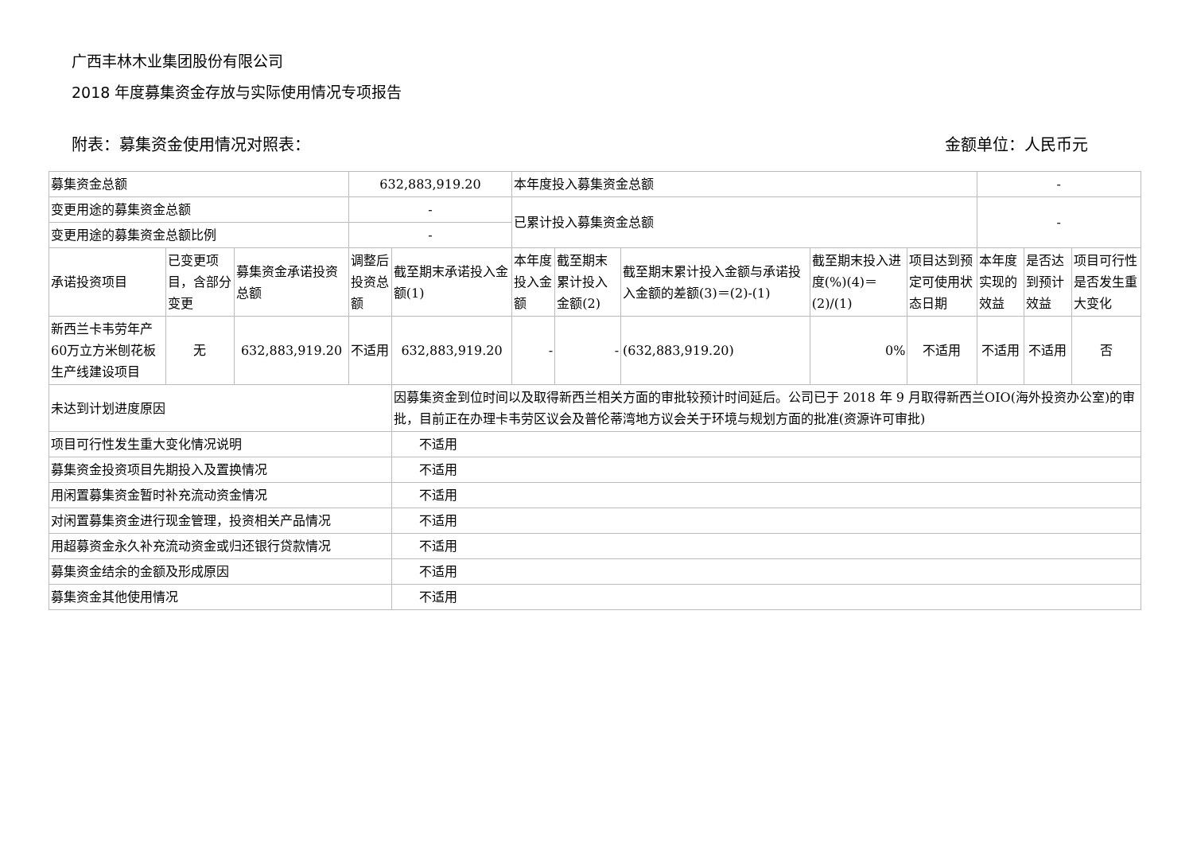广西丰林木业集团股份有限公司
2018 年度募集资金存放与实际使用情况专项报告
附表：募集资金使用情况对照表： 金额单位：人民币元
| 募集资金总额 | | | 632,883,919.20 | | 本年度投入募集资金总额 | | | | | - | | |
| 变更用途的募集资金总额 | | | - | | 已累计投入募集资金总额 | | | | | - | | |
| 变更用途的募集资金总额比例 | | | - | | | | | | | | | |
| 承诺投资项目 | 已变更项目，含部分变更 | 募集资金承诺投资总额 | 调整后投资总额 | 截至期末承诺投入金额(1) | 本年度投入金额 | 截至期末累计投入金额(2) | 截至期末累计投入金额与承诺投入金额的差额(3)＝(2)-(1) | 截至期末投入进度(%)(4)＝(2)/(1) | 项目达到预定可使用状态日期 | 本年度实现的效益 | 是否达到预计效益 | 项目可行性是否发生重大变化 |
| 新西兰卡韦劳年产60万立方米刨花板生产线建设项目 | 无 | 632,883,919.20 | 不适用 | 632,883,919.20 | - | - | (632,883,919.20) | 0% | 不适用 | 不适用 | 不适用 | 否 |
| 未达到计划进度原因 | | | | 因募集资金到位时间以及取得新西兰相关方面的审批较预计时间延后。公司已于 2018 年 9 月取得新西兰OIO(海外投资办公室)的审批，目前正在办理卡韦劳区议会及普伦蒂湾地方议会关于环境与规划方面的批准(资源许可审批) | | | | | | | | |
| 项目可行性发生重大变化情况说明 | | | | 不适用 | | | | | | | | |
| 募集资金投资项目先期投入及置换情况 | | | | 不适用 | | | | | | | | |
| 用闲置募集资金暂时补充流动资金情况 | | | | 不适用 | | | | | | | | |
| 对闲置募集资金进行现金管理，投资相关产品情况 | | | | 不适用 | | | | | | | | |
| 用超募资金永久补充流动资金或归还银行贷款情况 | | | | 不适用 | | | | | | | | |
| 募集资金结余的金额及形成原因 | | | | 不适用 | | | | | | | | |
| 募集资金其他使用情况 | | | | 不适用 | | | | | | | | |